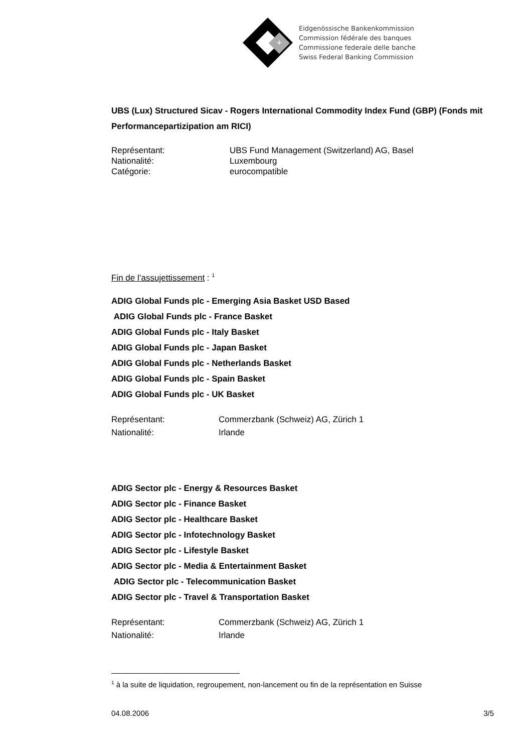+
Eidgenössische Bankenkommission
Commission fédérale des banques
Commissione federale delle banche
Swiss Federal Banking Commission
UBS (Lux) Structured Sicav - Rogers International Commodity Index Fund (GBP) (Fonds mit Performancepartizipation am RICI)
Représentant: UBS Fund Management (Switzerland) AG, Basel
Nationalité: Luxembourg
Catégorie: eurocompatible
Fin de l’assujettissement : <sup>1</sup>
ADIG Global Funds plc - Emerging Asia Basket USD Based
ADIG Global Funds plc - France Basket
ADIG Global Funds plc - Italy Basket
ADIG Global Funds plc - Japan Basket
ADIG Global Funds plc - Netherlands Basket
ADIG Global Funds plc - Spain Basket
ADIG Global Funds plc - UK Basket
Représentant: Commerzbank (Schweiz) AG, Zürich 1
Nationalité: Irlande
ADIG Sector plc - Energy & Resources Basket
ADIG Sector plc - Finance Basket
ADIG Sector plc - Healthcare Basket
ADIG Sector plc - Infotechnology Basket
ADIG Sector plc - Lifestyle Basket
ADIG Sector plc - Media & Entertainment Basket
ADIG Sector plc - Telecommunication Basket
ADIG Sector plc - Travel & Transportation Basket
Représentant: Commerzbank (Schweiz) AG, Zürich 1
Nationalité: Irlande
<sup>1</sup> à la suite de liquidation, regroupement, non-lancement ou fin de la représentation en Suisse
04.08.2006 3/5